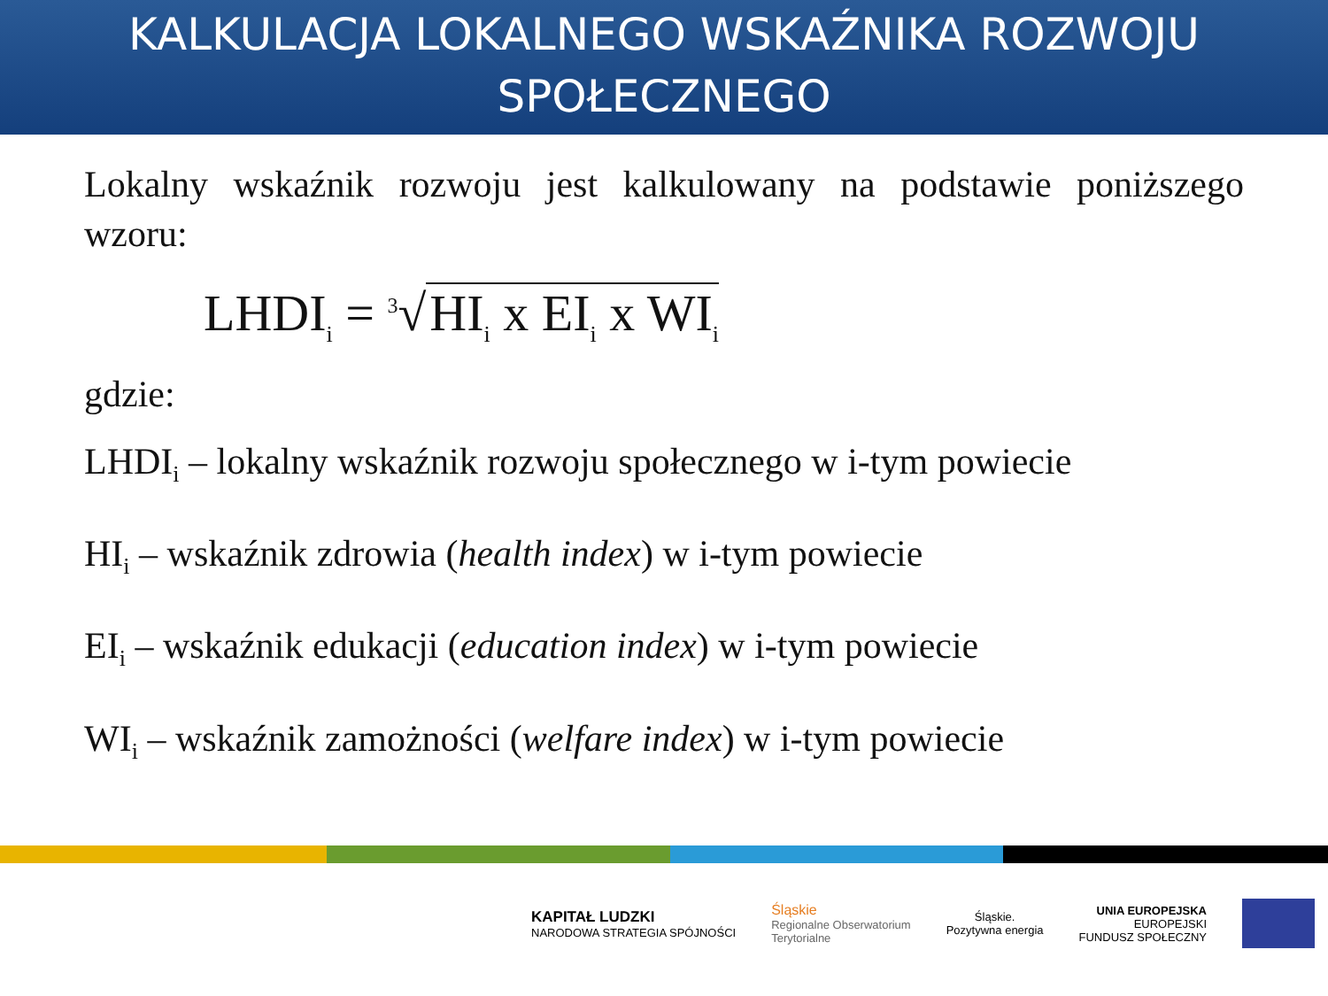KALKULACJA LOKALNEGO WSKAŹNIKA ROZWOJU SPOŁECZNEGO
Lokalny wskaźnik rozwoju jest kalkulowany na podstawie poniższego wzoru:
LHDI<sub>i</sub> = <sup>3</sup>√ HI<sub>i</sub> x EI<sub>i</sub> x WI<sub>i</sub>
gdzie:
LHDI<sub>i</sub> – lokalny wskaźnik rozwoju społecznego w i-tym powiecie
HI<sub>i</sub> – wskaźnik zdrowia (health index) w i-tym powiecie
EI<sub>i</sub> – wskaźnik edukacji (education index) w i-tym powiecie
WI<sub>i</sub> – wskaźnik zamożności (welfare index) w i-tym powiecie
KAPITAŁ LUDZKI
NARODOWA STRATEGIA SPÓJNOŚCI
Śląskie
Regionalne Obserwatorium
Terytorialne
Śląskie.
Pozytywna energia
UNIA EUROPEJSKA
EUROPEJSKI
FUNDUSZ SPOŁECZNY